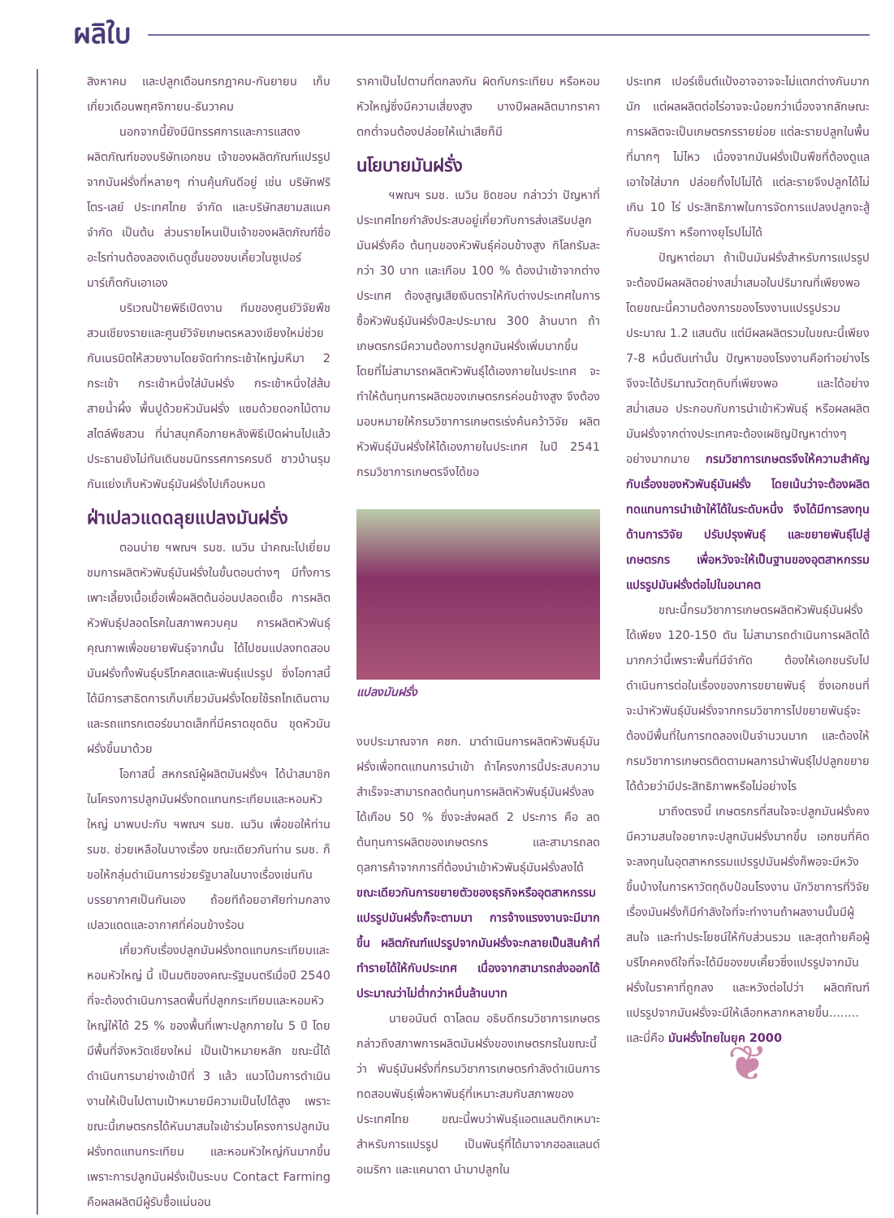ผลิใบ
สิงหาคม และปลูกเดือนกรกฎาคม-กันยายน เก็บเกี่ยวเดือนพฤศจิกายน-ธันวาคม
นอกจากนี้ยังมีนิทรรศการและการแสดงผลิตภัณฑ์ของบริษัทเอกชน เจ้าของผลิตภัณฑ์แปรรูปจากมันฝรั่งที่หลายๆ ท่านคุ้นกันดีอยู่ เช่น บริษัทฟริโตร-เลย์ ประเทศไทย จำกัด และบริษัทสยามสแนค จำกัด เป็นต้น ส่วนรายไหนเป็นเจ้าของผลิตภัณฑ์ชื่ออะไรท่านต้องลองเดินดูชั้นของขบเคี้ยวในซูเปอร์มาร์เก็ตกันเอาเอง
บริเวณป้ายพิธีเปิดงาน ทีมของศูนย์วิจัยพืชสวนเชียงรายและศูนย์วิจัยเกษตรหลวงเชียงใหม่ช่วยกันเนรมิตให้สวยงามโดยจัดทำกระเช้าใหญ่มหึมา 2 กระเช้า กระเช้าหนึ่งใส่มันฝรั่ง กระเช้าหนึ่งใส่ส้มสายน้ำผึ้ง พื้นปูด้วยหัวมันฝรั่ง แซมด้วยดอกไม้ตามสไตล์พืชสวน ที่น่าสนุกคือภายหลังพิธีเปิดผ่านไปแล้ว ประธานยังไม่ทันเดินชมนิทรรศการครบดี ชาวบ้านรุมกันแย่งเก็บหัวพันธุ์มันฝรั่งไปเกือบหมด
ฝ่าเปลวแดดลุยแปลงมันฝรั่ง
ตอนบ่าย ฯพณฯ รมช. เนวิน นำคณะไปเยี่ยมชมการผลิตหัวพันธุ์มันฝรั่งในขั้นตอนต่างๆ มีทั้งการเพาะเลี้ยงเนื้อเยื่อเพื่อผลิตต้นอ่อนปลอดเชื้อ การผลิตหัวพันธุ์ปลอดโรคในสภาพควบคุม การผลิตหัวพันธุ์คุณภาพเพื่อขยายพันธุ์จากนั้น ได้ไปชมแปลงทดสอบมันฝรั่งทั้งพันธุ์บริโภคสดและพันธุ์แปรรูป ซึ่งโอกาสนี้ได้มีการสาธิตการเก็บเกี่ยวมันฝรั่งโดยใช้รถไถเดินตาม และรถแทรกเตอร์ขนาดเล็กที่มีคราดขุดดิน ขุดหัวมันฝรั่งขึ้นมาด้วย
โอกาสนี้ สหกรณ์ผู้ผลิตมันฝรั่งฯ ได้นำสมาชิกในโครงการปลูกมันฝรั่งทดแทนกระเทียมและหอมหัวใหญ่ มาพบปะกับ ฯพณฯ รมช. เนวิน เพื่อขอให้ท่าน รมช. ช่วยเหลือในบางเรื่อง ขณะเดียวกันท่าน รมช. ก็ขอให้กลุ่มดำเนินการช่วยรัฐบาลในบางเรื่องเช่นกัน บรรยากาศเป็นกันเอง ถ้อยทีถ้อยอาศัยท่ามกลางเปลวแดดและอากาศที่ค่อนข้างร้อน
เกี่ยวกับเรื่องปลูกมันฝรั่งทดแทนกระเทียมและหอมหัวใหญ่ นี้ เป็นมติของคณะรัฐมนตรีเมื่อปี 2540 ที่จะต้องดำเนินการลดพื้นที่ปลูกกระเทียมและหอมหัวใหญ่ให้ได้ 25 % ของพื้นที่เพาะปลูกภายใน 5 ปี โดยมีพื้นที่จังหวัดเชียงใหม่ เป็นเป้าหมายหลัก ขณะนี้ได้ดำเนินการมาย่างเข้าปีที่ 3 แล้ว แนวโน้มการดำเนินงานให้เป็นไปตามเป้าหมายมีความเป็นไปได้สูง เพราะขณะนี้เกษตรกรได้หันมาสนใจเข้าร่วมโครงการปลูกมันฝรั่งทดแทนกระเทียม และหอมหัวใหญ่กันมากขึ้น เพราะการปลูกมันฝรั่งเป็นระบบ Contact Farming คือผลผลิตมีผู้รับซื้อแน่นอน
ราคาเป็นไปตามที่ตกลงกัน ผิดกับกระเทียม หรือหอมหัวใหญ่ซึ่งมีความเสี่ยงสูง บางปีผลผลิตมากราคาตกต่ำจนต้องปล่อยให้เน่าเสียก็มี
นโยบายมันฝรั่ง
ฯพณฯ รมช. เนวิน ชิดชอบ กล่าวว่า ปัญหาที่ประเทศไทยกำลังประสบอยู่เกี่ยวกับการส่งเสริมปลูกมันฝรั่งคือ ต้นทุนของหัวพันธุ์ค่อนข้างสูง กิโลกรัมละกว่า 30 บาท และเกือบ 100 % ต้องนำเข้าจากต่างประเทศ ต้องสูญเสียเงินตราให้กับต่างประเทศในการซื้อหัวพันธุ์มันฝรั่งปีละประมาณ 300 ล้านบาท ถ้าเกษตรกรมีความต้องการปลูกมันฝรั่งเพิ่มมากขึ้น โดยที่ไม่สามารถผลิตหัวพันธุ์ได้เองภายในประเทศ จะทำให้ต้นทุนการผลิตของเกษตรกรค่อนข้างสูง จึงต้องมอบหมายให้กรมวิชาการเกษตรเร่งค้นคว้าวิจัย ผลิตหัวพันธุ์มันฝรั่งให้ได้เองภายในประเทศ ในปี 2541 กรมวิชาการเกษตรจึงได้ขอ
แปลงมันฝรั่ง
งบประมาณจาก คชก. มาดำเนินการผลิตหัวพันธุ์มันฝรั่งเพื่อทดแทนการนำเข้า ถ้าโครงการนี้ประสบความสำเร็จจะสามารถลดต้นทุนการผลิตหัวพันธุ์มันฝรั่งลงได้เกือบ 50 % ซึ่งจะส่งผลดี 2 ประการ คือ ลดต้นทุนการผลิตของเกษตรกร และสามารถลดดุลการค้าจากการที่ต้องนำเข้าหัวพันธุ์มันฝรั่งลงได้ ขณะเดียวกันการขยายตัวของธุรกิจหรืออุตสาหกรรมแปรรูปมันฝรั่งก็จะตามมา การจ้างแรงงานจะมีมากขึ้น ผลิตภัณฑ์แปรรูปจากมันฝรั่งจะกลายเป็นสินค้าที่ทำรายได้ให้กับประเทศ เนื่องจากสามารถส่งออกได้ประมาณว่าไม่ต่ำกว่าหมื่นล้านบาท
นายอนันต์ ดาโลดม อธิบดีกรมวิชาการเกษตร กล่าวถึงสภาพการผลิตมันฝรั่งของเกษตรกรในขณะนี้ว่า พันธุ์มันฝรั่งที่กรมวิชาการเกษตรกำลังดำเนินการทดสอบพันธุ์เพื่อหาพันธุ์ที่เหมาะสมกับสภาพของประเทศไทย ขณะนี้พบว่าพันธุ์แอตแลนติกเหมาะสำหรับการแปรรูป เป็นพันธุ์ที่ได้มาจากฮอลแลนด์ อเมริกา และแคนาดา นำมาปลูกใน
ประเทศ เปอร์เซ็นต์แป้งอาจอาจจะไม่แตกต่างกันมากนัก แต่ผลผลิตต่อไร่อาจจะน้อยกว่าเนื่องจากลักษณะการผลิตจะเป็นเกษตรกรรายย่อย แต่ละรายปลูกในพื้นที่มากๆ ไม่ไหว เนื่องจากมันฝรั่งเป็นพืชที่ต้องดูแลเอาใจใส่มาก ปล่อยทิ้งไปไม่ได้ แต่ละรายจึงปลูกได้ไม่เกิน 10 ไร่ ประสิทธิภาพในการจัดการแปลงปลูกจะสู้กับอเมริกา หรือทางยุโรปไม่ได้
ปัญหาต่อมา ถ้าเป็นมันฝรั่งสำหรับการแปรรูปจะต้องมีผลผลิตอย่างสม่ำเสมอในปริมาณที่เพียงพอ โดยขณะนี้ความต้องการของโรงงานแปรรูปรวมประมาณ 1.2 แสนตัน แต่มีผลผลิตรวมในขณะนี้เพียง 7-8 หมื่นตันเท่านั้น ปัญหาของโรงงานคือทำอย่างไรจึงจะได้ปริมาณวัตถุดิบที่เพียงพอ และได้อย่างสม่ำเสมอ ประกอบกับการนำเข้าหัวพันธุ์ หรือผลผลิตมันฝรั่งจากต่างประเทศจะต้องเผชิญปัญหาต่างๆ อย่างมากมาย กรมวิชาการเกษตรจึงให้ความสำคัญกับเรื่องของหัวพันธุ์มันฝรั่ง โดยเน้นว่าจะต้องผลิตทดแทนการนำเข้าให้ได้ในระดับหนึ่ง จึงได้มีการลงทุนด้านการวิจัย ปรับปรุงพันธุ์ และขยายพันธุ์ไปสู่เกษตรกร เพื่อหวังจะให้เป็นฐานของอุตสาหกรรมแปรรูปมันฝรั่งต่อไปในอนาคต
ขณะนี้กรมวิชาการเกษตรผลิตหัวพันธุ์มันฝรั่งได้เพียง 120-150 ตัน ไม่สามารถดำเนินการผลิตได้มากกว่านี้เพราะพื้นที่มีจำกัด ต้องให้เอกชนรับไปดำเนินการต่อในเรื่องของการขยายพันธุ์ ซึ่งเอกชนที่จะนำหัวพันธุ์มันฝรั่งจากกรมวิชาการไปขยายพันธุ์จะต้องมีพื้นที่ในการทดลองเป็นจำนวนมาก และต้องให้กรมวิชาการเกษตรติดตามผลการนำพันธุ์ไปปลูกขยายได้ด้วยว่ามีประสิทธิภาพหรือไม่อย่างไร
มาถึงตรงนี้ เกษตรกรที่สนใจจะปลูกมันฝรั่งคงมีความสนใจอยากจะปลูกมันฝรั่งมากขึ้น เอกชนที่คิดจะลงทุนในอุตสาหกรรมแปรรูปมันฝรั่งก็พอจะมีหวังขึ้นบ้างในการหาวัตถุดิบป้อนโรงงาน นักวิชาการที่วิจัยเรื่องมันฝรั่งก็มีกำลังใจที่จะทำงานถ้าผลงานนั้นมีผู้สนใจ และทำประโยชน์ให้กับส่วนรวม และสุดท้ายคือผู้บริโภคคงดีใจที่จะได้มีของขบเคี้ยวซึ่งแปรรูปจากมันฝรั่งในราคาที่ถูกลง และหวังต่อไปว่า ผลิตภัณฑ์แปรรูปจากมันฝรั่งจะมีให้เลือกหลากหลายขึ้น........ และนี่คือ มันฝรั่งไทยในยุค 2000
❦